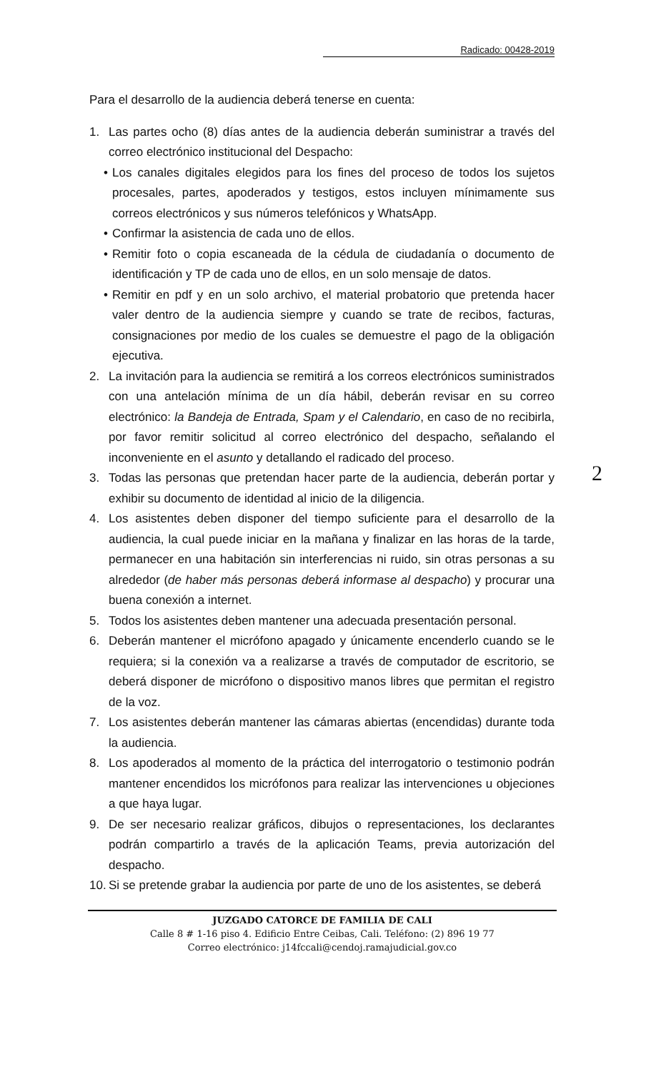Radicado: 00428-2019
Para el desarrollo de la audiencia deberá tenerse en cuenta:
1. Las partes ocho (8) días antes de la audiencia deberán suministrar a través del correo electrónico institucional del Despacho:
• Los canales digitales elegidos para los fines del proceso de todos los sujetos procesales, partes, apoderados y testigos, estos incluyen mínimamente sus correos electrónicos y sus números telefónicos y WhatsApp.
• Confirmar la asistencia de cada uno de ellos.
• Remitir foto o copia escaneada de la cédula de ciudadanía o documento de identificación y TP de cada uno de ellos, en un solo mensaje de datos.
• Remitir en pdf y en un solo archivo, el material probatorio que pretenda hacer valer dentro de la audiencia siempre y cuando se trate de recibos, facturas, consignaciones por medio de los cuales se demuestre el pago de la obligación ejecutiva.
2. La invitación para la audiencia se remitirá a los correos electrónicos suministrados con una antelación mínima de un día hábil, deberán revisar en su correo electrónico: la Bandeja de Entrada, Spam y el Calendario, en caso de no recibirla, por favor remitir solicitud al correo electrónico del despacho, señalando el inconveniente en el asunto y detallando el radicado del proceso.
3. Todas las personas que pretendan hacer parte de la audiencia, deberán portar y exhibir su documento de identidad al inicio de la diligencia.
4. Los asistentes deben disponer del tiempo suficiente para el desarrollo de la audiencia, la cual puede iniciar en la mañana y finalizar en las horas de la tarde, permanecer en una habitación sin interferencias ni ruido, sin otras personas a su alrededor (de haber más personas deberá informase al despacho) y procurar una buena conexión a internet.
5. Todos los asistentes deben mantener una adecuada presentación personal.
6. Deberán mantener el micrófono apagado y únicamente encenderlo cuando se le requiera; si la conexión va a realizarse a través de computador de escritorio, se deberá disponer de micrófono o dispositivo manos libres que permitan el registro de la voz.
7. Los asistentes deberán mantener las cámaras abiertas (encendidas) durante toda la audiencia.
8. Los apoderados al momento de la práctica del interrogatorio o testimonio podrán mantener encendidos los micrófonos para realizar las intervenciones u objeciones a que haya lugar.
9. De ser necesario realizar gráficos, dibujos o representaciones, los declarantes podrán compartirlo a través de la aplicación Teams, previa autorización del despacho.
10. Si se pretende grabar la audiencia por parte de uno de los asistentes, se deberá
2
JUZGADO CATORCE DE FAMILIA DE CALI
Calle 8 # 1-16 piso 4. Edificio Entre Ceibas, Cali. Teléfono: (2) 896 19 77
Correo electrónico: j14fccali@cendoj.ramajudicial.gov.co